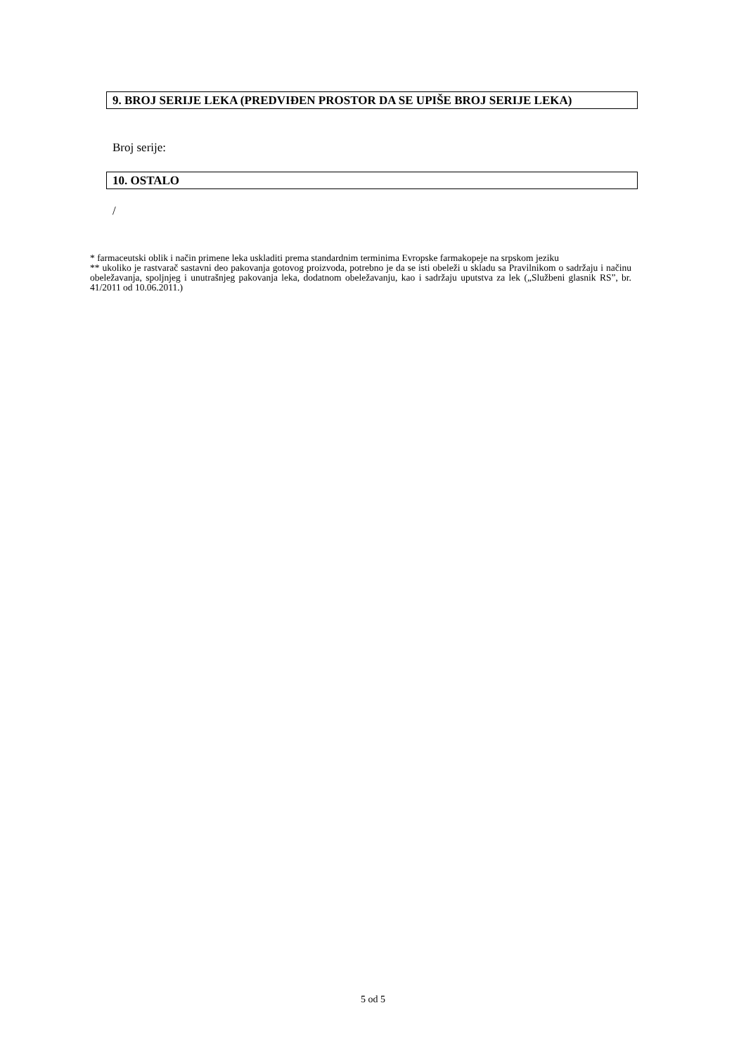9. BROJ SERIJE LEKA (PREDVIĐEN PROSTOR DA SE UPIŠE BROJ SERIJE LEKA)
Broj serije:
10. OSTALO
/
* farmaceutski oblik i način primene leka uskladiti prema standardnim terminima Evropske farmakopeje na srpskom jeziku
** ukoliko je rastvarač sastavni deo pakovanja gotovog proizvoda, potrebno je da se isti obeleži u skladu sa Pravilnikom o sadržaju i načinu obeležavanja, spoljnjeg i unutrašnjeg pakovanja leka, dodatnom obeležavanju, kao i sadržaju uputstva za lek („Službeni glasnik RS”, br. 41/2011 od 10.06.2011.)
5 od 5